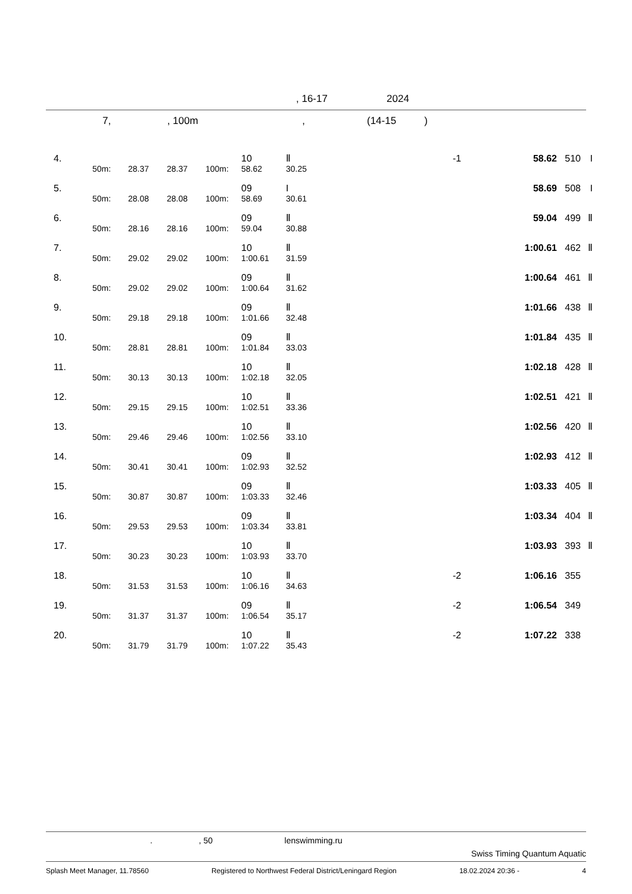, 16-17 2024
7, , 100m , (14-15 )
| 4. | | | | | 10 | Ⅱ | | -1 | 58.62 | 510 | I |
| | 50m: | 28.37 | 28.37 | 100m: | 58.62 | 30.25 | | | | | |
| 5. | | | | | 09 | I | | | 58.69 | 508 | I |
| | 50m: | 28.08 | 28.08 | 100m: | 58.69 | 30.61 | | | | | |
| 6. | | | | | 09 | Ⅱ | | | 59.04 | 499 | Ⅱ |
| | 50m: | 28.16 | 28.16 | 100m: | 59.04 | 30.88 | | | | | |
| 7. | | | | | 10 | Ⅱ | | | 1:00.61 | 462 | Ⅱ |
| | 50m: | 29.02 | 29.02 | 100m: | 1:00.61 | 31.59 | | | | | |
| 8. | | | | | 09 | Ⅱ | | | 1:00.64 | 461 | Ⅱ |
| | 50m: | 29.02 | 29.02 | 100m: | 1:00.64 | 31.62 | | | | | |
| 9. | | | | | 09 | Ⅱ | | | 1:01.66 | 438 | Ⅱ |
| | 50m: | 29.18 | 29.18 | 100m: | 1:01.66 | 32.48 | | | | | |
| 10. | | | | | 09 | Ⅱ | | | 1:01.84 | 435 | Ⅱ |
| | 50m: | 28.81 | 28.81 | 100m: | 1:01.84 | 33.03 | | | | | |
| 11. | | | | | 10 | Ⅱ | | | 1:02.18 | 428 | Ⅱ |
| | 50m: | 30.13 | 30.13 | 100m: | 1:02.18 | 32.05 | | | | | |
| 12. | | | | | 10 | Ⅱ | | | 1:02.51 | 421 | Ⅱ |
| | 50m: | 29.15 | 29.15 | 100m: | 1:02.51 | 33.36 | | | | | |
| 13. | | | | | 10 | Ⅱ | | | 1:02.56 | 420 | Ⅱ |
| | 50m: | 29.46 | 29.46 | 100m: | 1:02.56 | 33.10 | | | | | |
| 14. | | | | | 09 | Ⅱ | | | 1:02.93 | 412 | Ⅱ |
| | 50m: | 30.41 | 30.41 | 100m: | 1:02.93 | 32.52 | | | | | |
| 15. | | | | | 09 | Ⅱ | | | 1:03.33 | 405 | Ⅱ |
| | 50m: | 30.87 | 30.87 | 100m: | 1:03.33 | 32.46 | | | | | |
| 16. | | | | | 09 | Ⅱ | | | 1:03.34 | 404 | Ⅱ |
| | 50m: | 29.53 | 29.53 | 100m: | 1:03.34 | 33.81 | | | | | |
| 17. | | | | | 10 | Ⅱ | | | 1:03.93 | 393 | Ⅱ |
| | 50m: | 30.23 | 30.23 | 100m: | 1:03.93 | 33.70 | | | | | |
| 18. | | | | | 10 | Ⅱ | | -2 | 1:06.16 | 355 | |
| | 50m: | 31.53 | 31.53 | 100m: | 1:06.16 | 34.63 | | | | | |
| 19. | | | | | 09 | Ⅱ | | -2 | 1:06.54 | 349 | |
| | 50m: | 31.37 | 31.37 | 100m: | 1:06.54 | 35.17 | | | | | |
| 20. | | | | | 10 | Ⅱ | | -2 | 1:07.22 | 338 | |
| | 50m: | 31.79 | 31.79 | 100m: | 1:07.22 | 35.43 | | | | | |
. , 50 lenswimming.ru
Swiss Timing Quantum Aquatic
Splash Meet Manager, 11.78560 Registered to Northwest Federal District/Leningard Region 18.02.2024 20:36 - 4